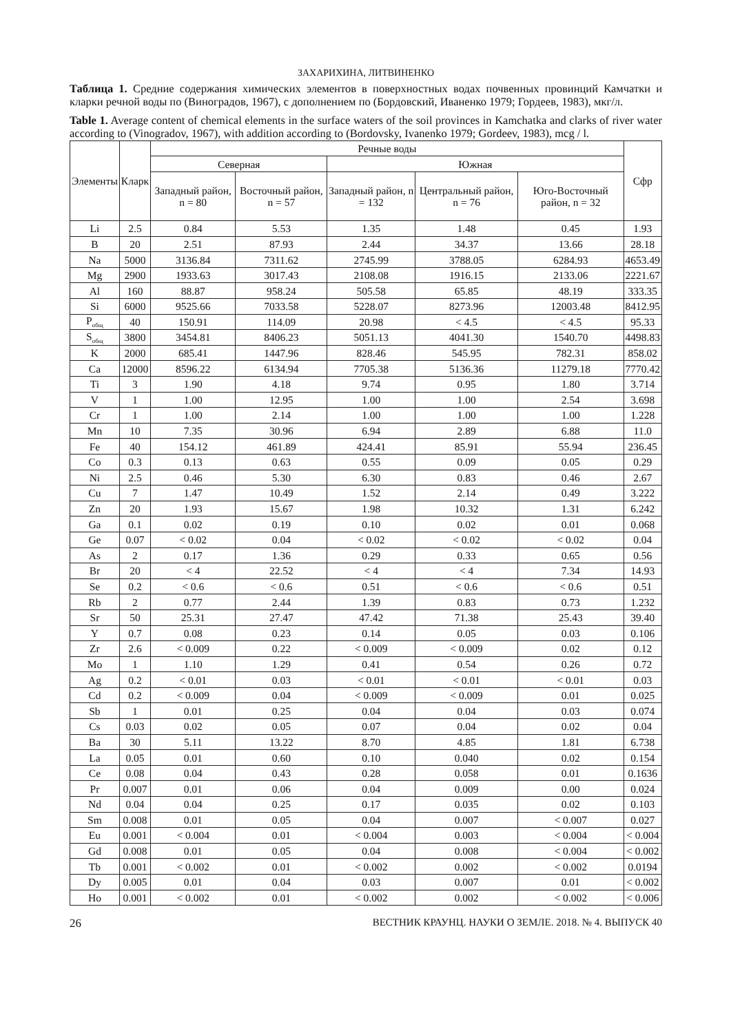ЗАХАРИХИНА, ЛИТВИНЕНКО
Таблица 1. Средние содержания химических элементов в поверхностных водах почвенных провинций Камчатки и кларки речной воды по (Виноградов, 1967), с дополнением по (Бордовский, Иваненко 1979; Гордеев, 1983), мкг/л.
Table 1. Average content of chemical elements in the surface waters of the soil provinces in Kamchatka and clarks of river water according to (Vinogradov, 1967), with addition according to (Bordovsky, Ivanenko 1979; Gordeev, 1983), mcg / l.
| Элементы | Кларк | Речные воды | | | | | Сфр |
| --- | --- | --- | --- | --- | --- | --- | --- |
| | | Северная | | Южная | | | |
| | | Западный район, n = 80 | Восточный район, n = 57 | Западный район, n = 132 | Центральный район, n = 76 | Юго-Восточный район, n = 32 | |
| Li | 2.5 | 0.84 | 5.53 | 1.35 | 1.48 | 0.45 | 1.93 |
| B | 20 | 2.51 | 87.93 | 2.44 | 34.37 | 13.66 | 28.18 |
| Na | 5000 | 3136.84 | 7311.62 | 2745.99 | 3788.05 | 6284.93 | 4653.49 |
| Mg | 2900 | 1933.63 | 3017.43 | 2108.08 | 1916.15 | 2133.06 | 2221.67 |
| Al | 160 | 88.87 | 958.24 | 505.58 | 65.85 | 48.19 | 333.35 |
| Si | 6000 | 9525.66 | 7033.58 | 5228.07 | 8273.96 | 12003.48 | 8412.95 |
| P<sub>общ</sub> | 40 | 150.91 | 114.09 | 20.98 | < 4.5 | < 4.5 | 95.33 |
| S<sub>общ</sub> | 3800 | 3454.81 | 8406.23 | 5051.13 | 4041.30 | 1540.70 | 4498.83 |
| K | 2000 | 685.41 | 1447.96 | 828.46 | 545.95 | 782.31 | 858.02 |
| Ca | 12000 | 8596.22 | 6134.94 | 7705.38 | 5136.36 | 11279.18 | 7770.42 |
| Ti | 3 | 1.90 | 4.18 | 9.74 | 0.95 | 1.80 | 3.714 |
| V | 1 | 1.00 | 12.95 | 1.00 | 1.00 | 2.54 | 3.698 |
| Cr | 1 | 1.00 | 2.14 | 1.00 | 1.00 | 1.00 | 1.228 |
| Mn | 10 | 7.35 | 30.96 | 6.94 | 2.89 | 6.88 | 11.0 |
| Fe | 40 | 154.12 | 461.89 | 424.41 | 85.91 | 55.94 | 236.45 |
| Co | 0.3 | 0.13 | 0.63 | 0.55 | 0.09 | 0.05 | 0.29 |
| Ni | 2.5 | 0.46 | 5.30 | 6.30 | 0.83 | 0.46 | 2.67 |
| Cu | 7 | 1.47 | 10.49 | 1.52 | 2.14 | 0.49 | 3.222 |
| Zn | 20 | 1.93 | 15.67 | 1.98 | 10.32 | 1.31 | 6.242 |
| Ga | 0.1 | 0.02 | 0.19 | 0.10 | 0.02 | 0.01 | 0.068 |
| Ge | 0.07 | < 0.02 | 0.04 | < 0.02 | < 0.02 | < 0.02 | 0.04 |
| As | 2 | 0.17 | 1.36 | 0.29 | 0.33 | 0.65 | 0.56 |
| Br | 20 | < 4 | 22.52 | < 4 | < 4 | 7.34 | 14.93 |
| Se | 0.2 | < 0.6 | < 0.6 | 0.51 | < 0.6 | < 0.6 | 0.51 |
| Rb | 2 | 0.77 | 2.44 | 1.39 | 0.83 | 0.73 | 1.232 |
| Sr | 50 | 25.31 | 27.47 | 47.42 | 71.38 | 25.43 | 39.40 |
| Y | 0.7 | 0.08 | 0.23 | 0.14 | 0.05 | 0.03 | 0.106 |
| Zr | 2.6 | < 0.009 | 0.22 | < 0.009 | < 0.009 | 0.02 | 0.12 |
| Mo | 1 | 1.10 | 1.29 | 0.41 | 0.54 | 0.26 | 0.72 |
| Ag | 0.2 | < 0.01 | 0.03 | < 0.01 | < 0.01 | < 0.01 | 0.03 |
| Cd | 0.2 | < 0.009 | 0.04 | < 0.009 | < 0.009 | 0.01 | 0.025 |
| Sb | 1 | 0.01 | 0.25 | 0.04 | 0.04 | 0.03 | 0.074 |
| Cs | 0.03 | 0.02 | 0.05 | 0.07 | 0.04 | 0.02 | 0.04 |
| Ba | 30 | 5.11 | 13.22 | 8.70 | 4.85 | 1.81 | 6.738 |
| La | 0.05 | 0.01 | 0.60 | 0.10 | 0.040 | 0.02 | 0.154 |
| Ce | 0.08 | 0.04 | 0.43 | 0.28 | 0.058 | 0.01 | 0.1636 |
| Pr | 0.007 | 0.01 | 0.06 | 0.04 | 0.009 | 0.00 | 0.024 |
| Nd | 0.04 | 0.04 | 0.25 | 0.17 | 0.035 | 0.02 | 0.103 |
| Sm | 0.008 | 0.01 | 0.05 | 0.04 | 0.007 | < 0.007 | 0.027 |
| Eu | 0.001 | < 0.004 | 0.01 | < 0.004 | 0.003 | < 0.004 | < 0.004 |
| Gd | 0.008 | 0.01 | 0.05 | 0.04 | 0.008 | < 0.004 | < 0.002 |
| Tb | 0.001 | < 0.002 | 0.01 | < 0.002 | 0.002 | < 0.002 | 0.0194 |
| Dy | 0.005 | 0.01 | 0.04 | 0.03 | 0.007 | 0.01 | < 0.002 |
| Ho | 0.001 | < 0.002 | 0.01 | < 0.002 | 0.002 | < 0.002 | < 0.006 |
26 ВЕСТНИК КРАУНЦ. НАУКИ О ЗЕМЛЕ. 2018. № 4. ВЫПУСК 40